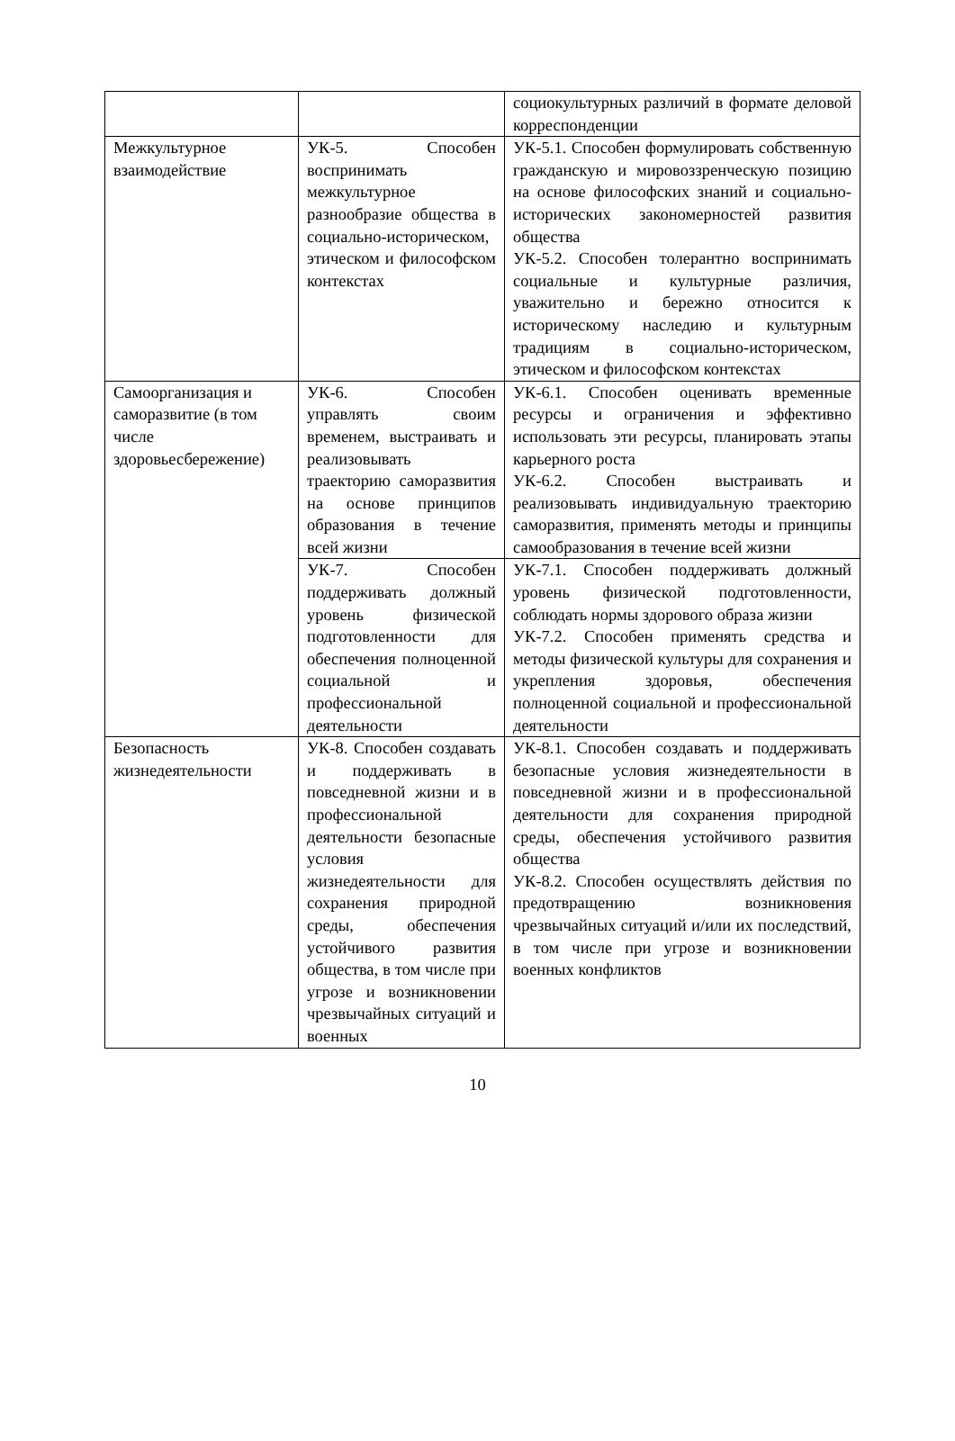| | | социокультурных различий в формате деловой корреспонденции |
| Межкультурное взаимодействие | УК-5. Способен воспринимать межкультурное разнообразие общества в социально-историческом, этическом и философском контекстах | УК-5.1. Способен формулировать собственную гражданскую и мировоззренческую позицию на основе философских знаний и социально-исторических закономерностей развития общества УК-5.2. Способен толерантно воспринимать социальные и культурные различия, уважительно и бережно относится к историческому наследию и культурным традициям в социально-историческом, этическом и философском контекстах |
| Самоорганизация и саморазвитие (в том числе здоровьесбережение) | УК-6. Способен управлять своим временем, выстраивать и реализовывать траекторию саморазвития на основе принципов образования в течение всей жизни | УК-6.1. Способен оценивать временные ресурсы и ограничения и эффективно использовать эти ресурсы, планировать этапы карьерного роста УК-6.2. Способен выстраивать и реализовывать индивидуальную траекторию саморазвития, применять методы и принципы самообразования в течение всей жизни |
| | УК-7. Способен поддерживать должный уровень физической подготовленности для обеспечения полноценной социальной и профессиональной деятельности | УК-7.1. Способен поддерживать должный уровень физической подготовленности, соблюдать нормы здорового образа жизни УК-7.2. Способен применять средства и методы физической культуры для сохранения и укрепления здоровья, обеспечения полноценной социальной и профессиональной деятельности |
| Безопасность жизнедеятельности | УК-8. Способен создавать и поддерживать в повседневной жизни и в профессиональной деятельности безопасные условия жизнедеятельности для сохранения природной среды, обеспечения устойчивого развития общества, в том числе при угрозе и возникновении чрезвычайных ситуаций и военных | УК-8.1. Способен создавать и поддерживать безопасные условия жизнедеятельности в повседневной жизни и в профессиональной деятельности для сохранения природной среды, обеспечения устойчивого развития общества УК-8.2. Способен осуществлять действия по предотвращению возникновения чрезвычайных ситуаций и/или их последствий, в том числе при угрозе и возникновении военных конфликтов |
10